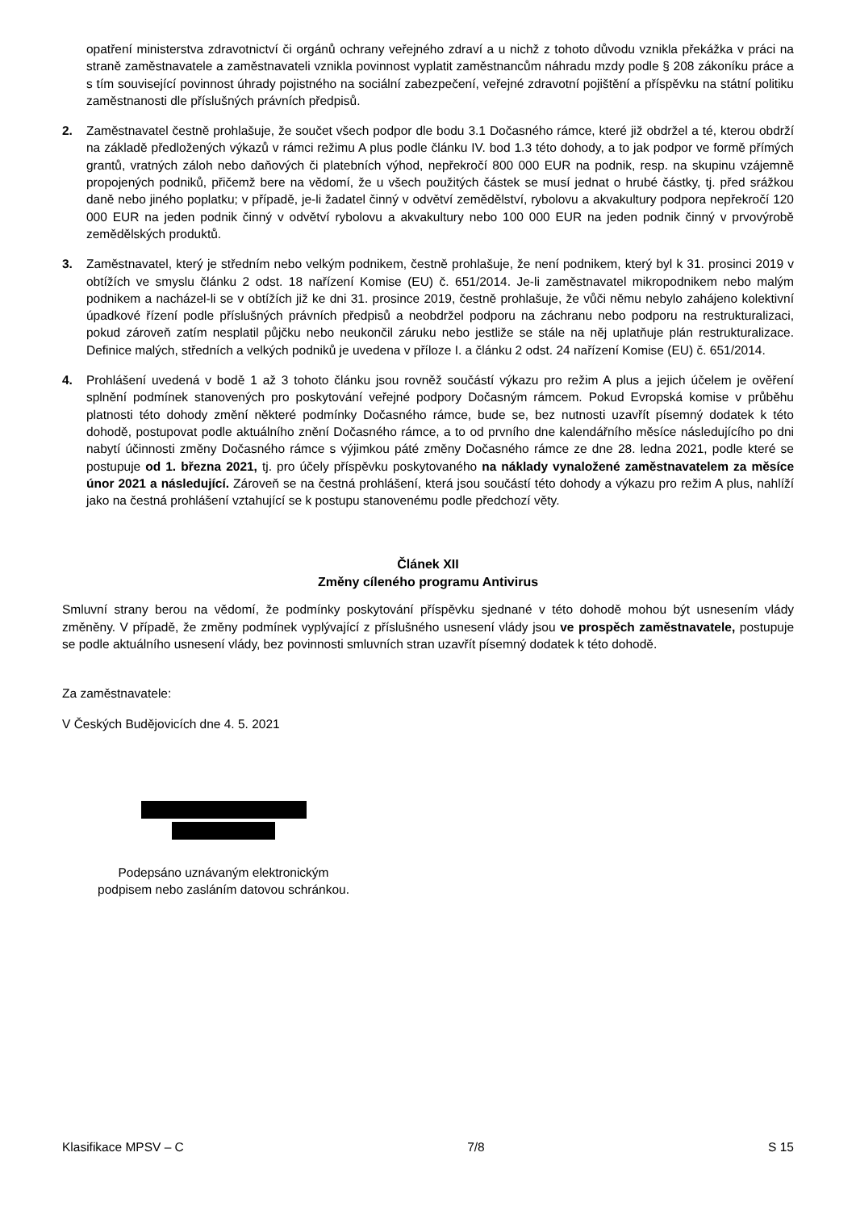opatření ministerstva zdravotnictví či orgánů ochrany veřejného zdraví a u nichž z tohoto důvodu vznikla překážka v práci na straně zaměstnavatele a zaměstnavateli vznikla povinnost vyplatit zaměstnancům náhradu mzdy podle § 208 zákoníku práce a s tím související povinnost úhrady pojistného na sociální zabezpečení, veřejné zdravotní pojištění a příspěvku na státní politiku zaměstnanosti dle příslušných právních předpisů.
2. Zaměstnavatel čestně prohlašuje, že součet všech podpor dle bodu 3.1 Dočasného rámce, které již obdržel a té, kterou obdrží na základě předložených výkazů v rámci režimu A plus podle článku IV. bod 1.3 této dohody, a to jak podpor ve formě přímých grantů, vratných záloh nebo daňových či platebních výhod, nepřekročí 800 000 EUR na podnik, resp. na skupinu vzájemně propojených podniků, přičemž bere na vědomí, že u všech použitých částek se musí jednat o hrubé částky, tj. před srážkou daně nebo jiného poplatku; v případě, je-li žadatel činný v odvětví zemědělství, rybolovu a akvakultury podpora nepřekročí 120 000 EUR na jeden podnik činný v odvětví rybolovu a akvakultury nebo 100 000 EUR na jeden podnik činný v prvovýrobě zemědělských produktů.
3. Zaměstnavatel, který je středním nebo velkým podnikem, čestně prohlašuje, že není podnikem, který byl k 31. prosinci 2019 v obtížích ve smyslu článku 2 odst. 18 nařízení Komise (EU) č. 651/2014. Je-li zaměstnavatel mikropodnikem nebo malým podnikem a nacházel-li se v obtížích již ke dni 31. prosince 2019, čestně prohlašuje, že vůči němu nebylo zahájeno kolektivní úpadkové řízení podle příslušných právních předpisů a neobdržel podporu na záchranu nebo podporu na restrukturalizaci, pokud zároveň zatím nesplatil půjčku nebo neukončil záruku nebo jestliže se stále na něj uplatňuje plán restrukturalizace. Definice malých, středních a velkých podniků je uvedena v příloze I. a článku 2 odst. 24 nařízení Komise (EU) č. 651/2014.
4. Prohlášení uvedená v bodě 1 až 3 tohoto článku jsou rovněž součástí výkazu pro režim A plus a jejich účelem je ověření splnění podmínek stanovených pro poskytování veřejné podpory Dočasným rámcem. Pokud Evropská komise v průběhu platnosti této dohody změní některé podmínky Dočasného rámce, bude se, bez nutnosti uzavřít písemný dodatek k této dohodě, postupovat podle aktuálního znění Dočasného rámce, a to od prvního dne kalendářního měsíce následujícího po dni nabytí účinnosti změny Dočasného rámce s výjimkou páté změny Dočasného rámce ze dne 28. ledna 2021, podle které se postupuje od 1. března 2021, tj. pro účely příspěvku poskytovaného na náklady vynaložené zaměstnavatelem za měsíce únor 2021 a následující. Zároveň se na čestná prohlášení, která jsou součástí této dohody a výkazu pro režim A plus, nahlíží jako na čestná prohlášení vztahující se k postupu stanovenému podle předchozí věty.
Článek XII
Změny cíleného programu Antivirus
Smluvní strany berou na vědomí, že podmínky poskytování příspěvku sjednané v této dohodě mohou být usnesením vlády změněny. V případě, že změny podmínek vyplývající z příslušného usnesení vlády jsou ve prospěch zaměstnavatele, postupuje se podle aktuálního usnesení vlády, bez povinnosti smluvních stran uzavřít písemný dodatek k této dohodě.
Za zaměstnavatele:
V Českých Budějovicích dne 4. 5. 2021
Podepsáno uznávaným elektronickým
podpisem nebo zasláním datovou schránkou.
Klasifikace MPSV – C 7/8 S 15